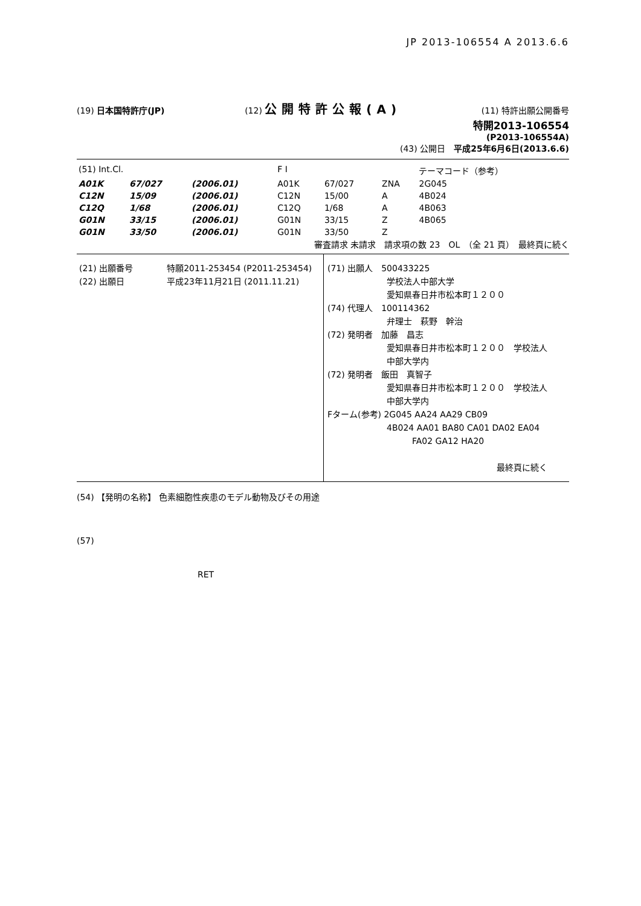JP 2013-106554 A 2013.6.6
(19) 日本国特許庁(JP) (12) 公開特許公報(A) (11) 特許出願公開番号
特開2013-106554
(P2013-106554A)
(43) 公開日　平成25年6月6日(2013.6.6)
| (51) Int.Cl. | | | F I | | | テーマコード（参考） |
| A01K | 67/027 | (2006.01) | A01K | 67/027 | ZNA | 2G045 |
| C12N | 15/09 | (2006.01) | C12N | 15/00 | A | 4B024 |
| C12Q | 1/68 | (2006.01) | C12Q | 1/68 | A | 4B063 |
| G01N | 33/15 | (2006.01) | G01N | 33/15 | Z | 4B065 |
| G01N | 33/50 | (2006.01) | G01N | 33/50 | Z | |
審査請求 未請求　請求項の数 23　OL　（全 21 頁）　最終頁に続く
(21) 出願番号　　　　特願2011-253454 (P2011-253454)
(22) 出願日　　　　　平成23年11月21日 (2011.11.21)
(71) 出願人　500433225
　　　　　　　学校法人中部大学
　　　　　　　愛知県春日井市松本町１２００
(74) 代理人　100114362
　　　　　　　弁理士　萩野　幹治
(72) 発明者　加藤　昌志
　　　　　　　愛知県春日井市松本町１２００　学校法人
　　　　　　　中部大学内
(72) 発明者　飯田　真智子
　　　　　　　愛知県春日井市松本町１２００　学校法人
　　　　　　　中部大学内
Fターム(参考) 2G045 AA24 AA29 CB09
　　　　　　　4B024 AA01 BA80 CA01 DA02 EA04
　　　　　　　　　　FA02 GA12 HA20
最終頁に続く
(54) 【発明の名称】 色素細胞性疾患のモデル動物及びその用途
(57)
RET